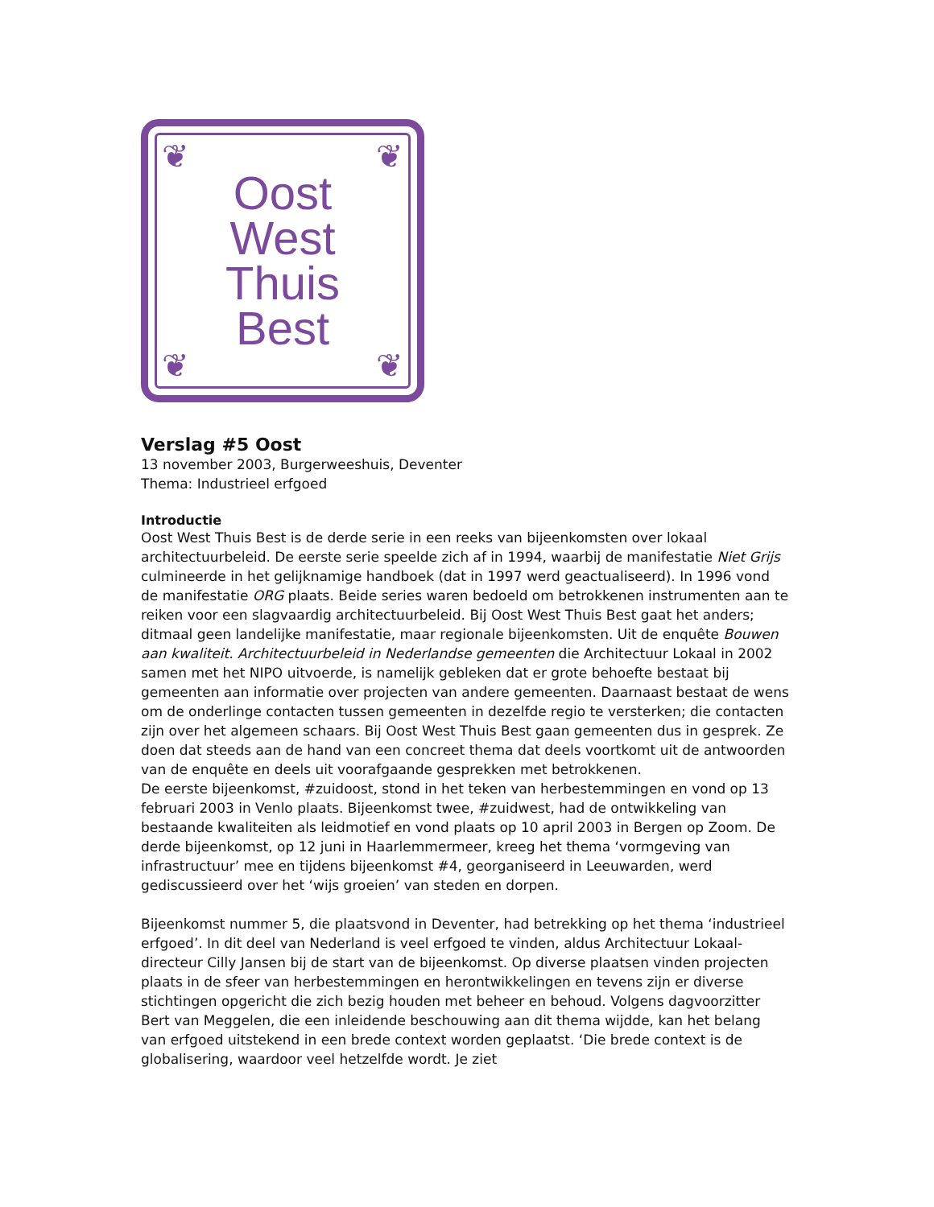❦ ❦
❦ ❦
Oost
West
Thuis
Best
Verslag #5 Oost
13 november 2003, Burgerweeshuis, Deventer
Thema: Industrieel erfgoed
Introductie
Oost West Thuis Best is de derde serie in een reeks van bijeenkomsten over lokaal architectuurbeleid. De eerste serie speelde zich af in 1994, waarbij de manifestatie Niet Grijs culmineerde in het gelijknamige handboek (dat in 1997 werd geactualiseerd). In 1996 vond de manifestatie ORG plaats. Beide series waren bedoeld om betrokkenen instrumenten aan te reiken voor een slagvaardig architectuurbeleid. Bij Oost West Thuis Best gaat het anders; ditmaal geen landelijke manifestatie, maar regionale bijeenkomsten. Uit de enquête Bouwen aan kwaliteit. Architectuurbeleid in Nederlandse gemeenten die Architectuur Lokaal in 2002 samen met het NIPO uitvoerde, is namelijk gebleken dat er grote behoefte bestaat bij gemeenten aan informatie over projecten van andere gemeenten. Daarnaast bestaat de wens om de onderlinge contacten tussen gemeenten in dezelfde regio te versterken; die contacten zijn over het algemeen schaars. Bij Oost West Thuis Best gaan gemeenten dus in gesprek. Ze doen dat steeds aan de hand van een concreet thema dat deels voortkomt uit de antwoorden van de enquête en deels uit voorafgaande gesprekken met betrokkenen.
De eerste bijeenkomst, #zuidoost, stond in het teken van herbestemmingen en vond op 13 februari 2003 in Venlo plaats. Bijeenkomst twee, #zuidwest, had de ontwikkeling van bestaande kwaliteiten als leidmotief en vond plaats op 10 april 2003 in Bergen op Zoom. De derde bijeenkomst, op 12 juni in Haarlemmermeer, kreeg het thema ‘vormgeving van infrastructuur’ mee en tijdens bijeenkomst #4, georganiseerd in Leeuwarden, werd gediscussieerd over het ‘wijs groeien’ van steden en dorpen.
Bijeenkomst nummer 5, die plaatsvond in Deventer, had betrekking op het thema ‘industrieel erfgoed’. In dit deel van Nederland is veel erfgoed te vinden, aldus Architectuur Lokaal-directeur Cilly Jansen bij de start van de bijeenkomst. Op diverse plaatsen vinden projecten plaats in de sfeer van herbestemmingen en herontwikkelingen en tevens zijn er diverse stichtingen opgericht die zich bezig houden met beheer en behoud. Volgens dagvoorzitter Bert van Meggelen, die een inleidende beschouwing aan dit thema wijdde, kan het belang van erfgoed uitstekend in een brede context worden geplaatst. ‘Die brede context is de globalisering, waardoor veel hetzelfde wordt. Je ziet